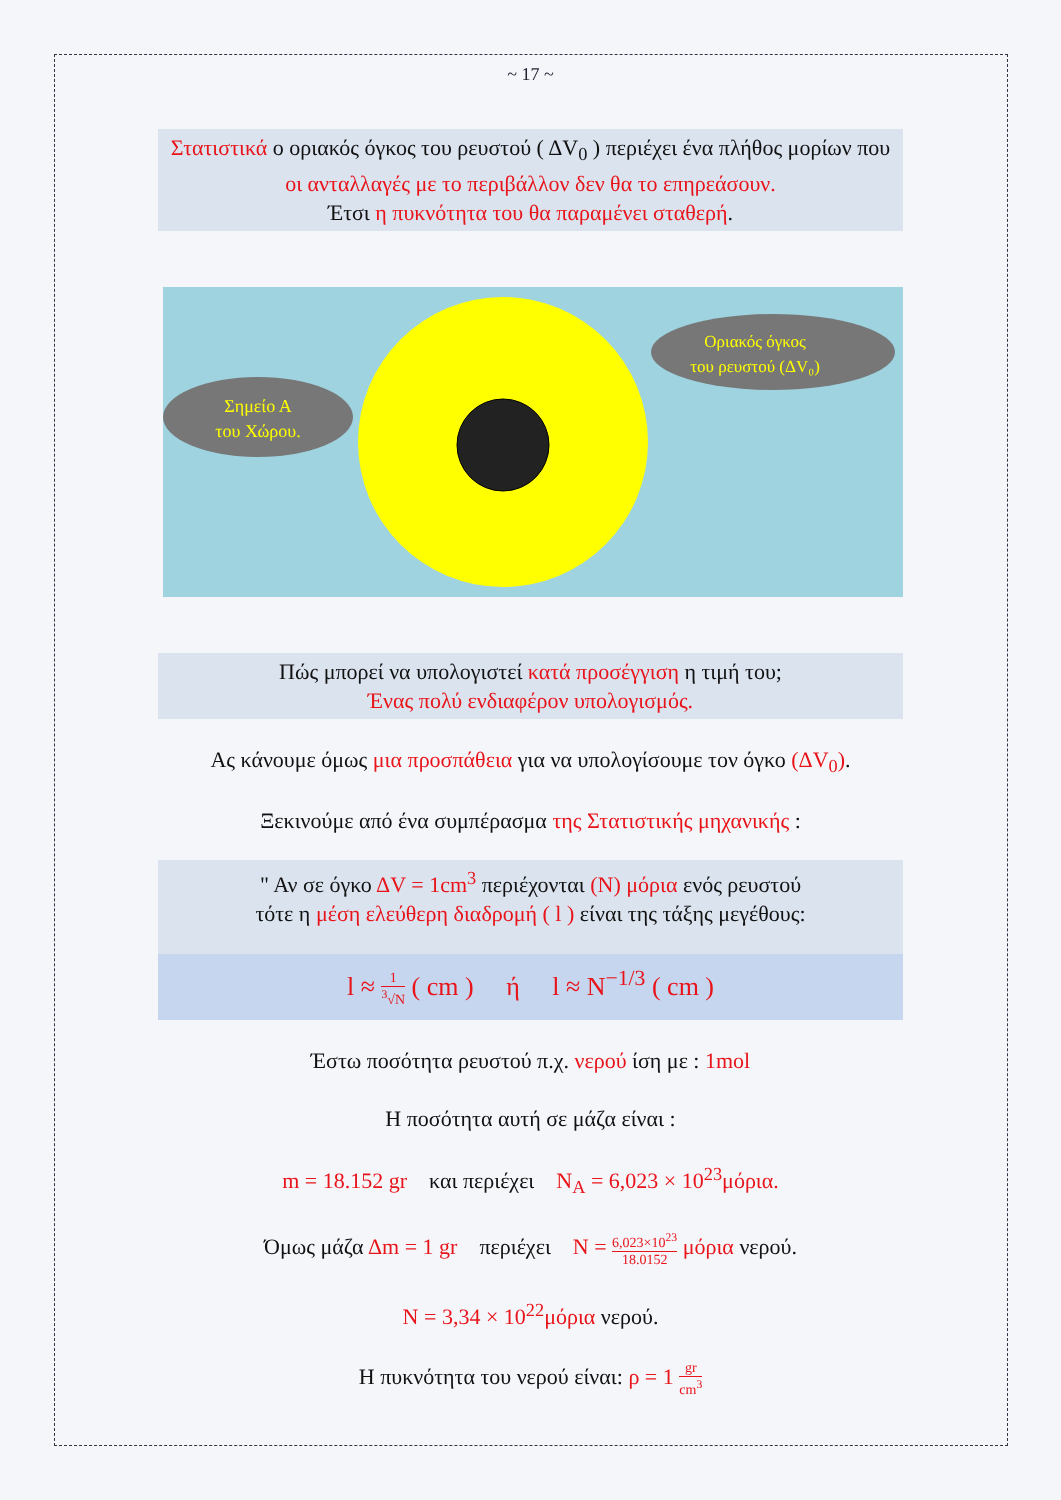~ 17 ~
Στατιστικά ο οριακός όγκος του ρευστού ( ΔV<sub>0</sub> ) περιέχει ένα πλήθος μορίων που οι ανταλλαγές με το περιβάλλον δεν θα το επηρεάσουν.
Έτσι η πυκνότητα του θα παραμένει σταθερή.
Σημείο Α
του Χώρου.
Οριακός όγκος
του ρευστού (ΔV₀)
Πώς μπορεί να υπολογιστεί κατά προσέγγιση η τιμή του;
Ένας πολύ ενδιαφέρον υπολογισμός.
Ας κάνουμε όμως μια προσπάθεια για να υπολογίσουμε τον όγκο (ΔV<sub>0</sub>).
Ξεκινούμε από ένα συμπέρασμα της Στατιστικής μηχανικής :
" Αν σε όγκο ΔV = 1cm<sup>3</sup> περιέχονται (N) μόρια ενός ρευστού
τότε η μέση ελεύθερη διαδρομή ( l ) είναι της τάξης μεγέθους:
l ≈ 1<sup>3</sup>√N ( cm ) ή l ≈ N<sup>−1/3</sup> ( cm )
Έστω ποσότητα ρευστού π.χ. νερού ίση με : 1mol
Η ποσότητα αυτή σε μάζα είναι :
m = 18.152 gr και περιέχει N<sub>A</sub> = 6,023 × 10<sup>23</sup>μόρια.
Όμως μάζα Δm = 1 gr περιέχει N = 6,023×10<sup>23</sup> 18.0152 μόρια νερού.
N = 3,34 × 10<sup>22</sup>μόρια νερού.
Η πυκνότητα του νερού είναι: ρ = 1 gr cm<sup>3</sup>